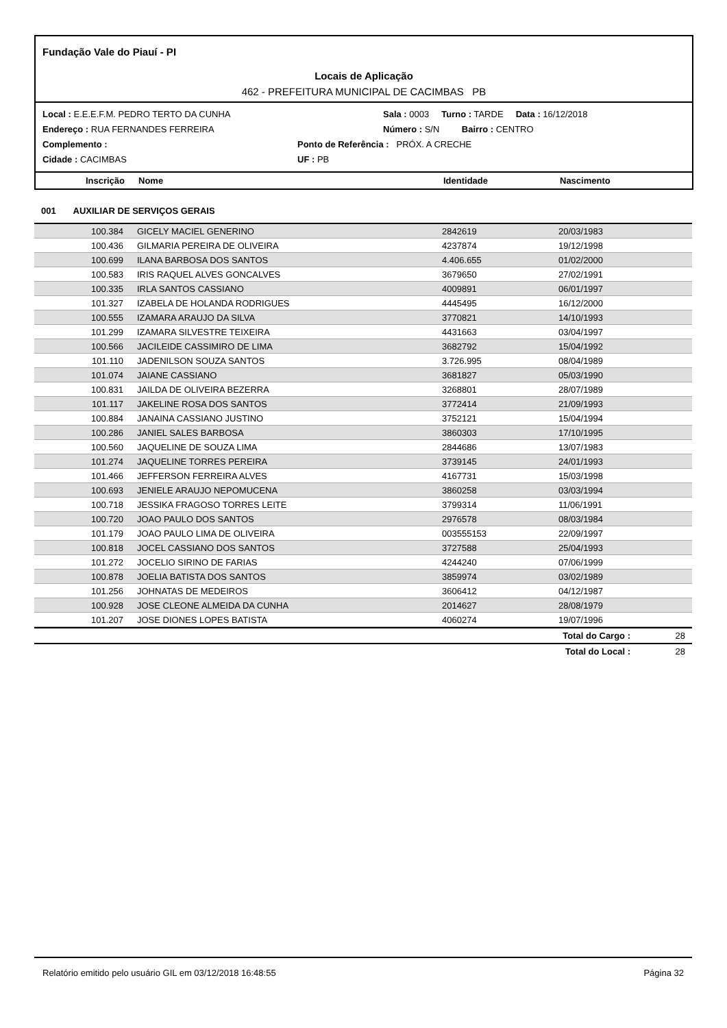Fundação Vale do Piauí - PI
Locais de Aplicação
462 - PREFEITURA MUNICIPAL DE CACIMBAS PB
Local : E.E.E.F.M. PEDRO TERTO DA CUNHA Sala : 0003 Turno : TARDE Data : 16/12/2018
Endereço : RUA FERNANDES FERREIRA Número : S/N Bairro : CENTRO
Complemento : Ponto de Referência : PRÓX. A CRECHE
Cidade : CACIMBAS UF : PB
Inscrição Nome Identidade Nascimento
001 AUXILIAR DE SERVIÇOS GERAIS
| 100.384 | GICELY MACIEL GENERINO | 2842619 | 20/03/1983 | |
| 100.436 | GILMARIA PEREIRA DE OLIVEIRA | 4237874 | 19/12/1998 | |
| 100.699 | ILANA BARBOSA DOS SANTOS | 4.406.655 | 01/02/2000 | |
| 100.583 | IRIS RAQUEL ALVES GONCALVES | 3679650 | 27/02/1991 | |
| 100.335 | IRLA SANTOS CASSIANO | 4009891 | 06/01/1997 | |
| 101.327 | IZABELA DE HOLANDA RODRIGUES | 4445495 | 16/12/2000 | |
| 100.555 | IZAMARA ARAUJO DA SILVA | 3770821 | 14/10/1993 | |
| 101.299 | IZAMARA SILVESTRE TEIXEIRA | 4431663 | 03/04/1997 | |
| 100.566 | JACILEIDE CASSIMIRO DE LIMA | 3682792 | 15/04/1992 | |
| 101.110 | JADENILSON SOUZA SANTOS | 3.726.995 | 08/04/1989 | |
| 101.074 | JAIANE CASSIANO | 3681827 | 05/03/1990 | |
| 100.831 | JAILDA DE OLIVEIRA BEZERRA | 3268801 | 28/07/1989 | |
| 101.117 | JAKELINE ROSA DOS SANTOS | 3772414 | 21/09/1993 | |
| 100.884 | JANAINA CASSIANO JUSTINO | 3752121 | 15/04/1994 | |
| 100.286 | JANIEL SALES BARBOSA | 3860303 | 17/10/1995 | |
| 100.560 | JAQUELINE DE SOUZA LIMA | 2844686 | 13/07/1983 | |
| 101.274 | JAQUELINE TORRES PEREIRA | 3739145 | 24/01/1993 | |
| 101.466 | JEFFERSON FERREIRA ALVES | 4167731 | 15/03/1998 | |
| 100.693 | JENIELE ARAUJO NEPOMUCENA | 3860258 | 03/03/1994 | |
| 100.718 | JESSIKA FRAGOSO TORRES LEITE | 3799314 | 11/06/1991 | |
| 100.720 | JOAO PAULO DOS SANTOS | 2976578 | 08/03/1984 | |
| 101.179 | JOAO PAULO LIMA DE OLIVEIRA | 003555153 | 22/09/1997 | |
| 100.818 | JOCEL CASSIANO DOS SANTOS | 3727588 | 25/04/1993 | |
| 101.272 | JOCELIO SIRINO DE FARIAS | 4244240 | 07/06/1999 | |
| 100.878 | JOELIA BATISTA DOS SANTOS | 3859974 | 03/02/1989 | |
| 101.256 | JOHNATAS DE MEDEIROS | 3606412 | 04/12/1987 | |
| 100.928 | JOSE CLEONE ALMEIDA DA CUNHA | 2014627 | 28/08/1979 | |
| 101.207 | JOSE DIONES LOPES BATISTA | 4060274 | 19/07/1996 | |
Total do Cargo : 28
Total do Local : 28
Relatório emitido pelo usuário GIL em 03/12/2018 16:48:55 Página 32